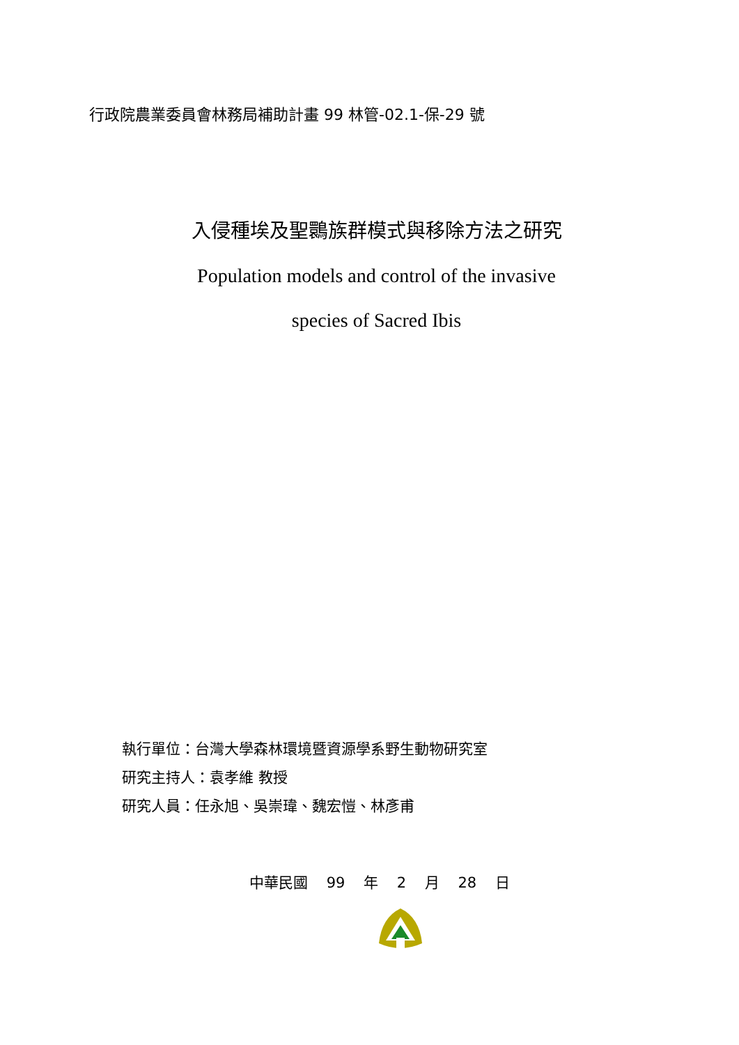行政院農業委員會林務局補助計畫 99 林管-02.1-保-29 號
入侵種埃及聖䴉族群模式與移除方法之研究
Population models and control of the invasive
species of Sacred Ibis
執行單位：台灣大學森林環境暨資源學系野生動物研究室
研究主持人：袁孝維 教授
研究人員：任永旭、吳崇瑋、魏宏愷、林彥甫
中華民國 99 年 2 月 28 日